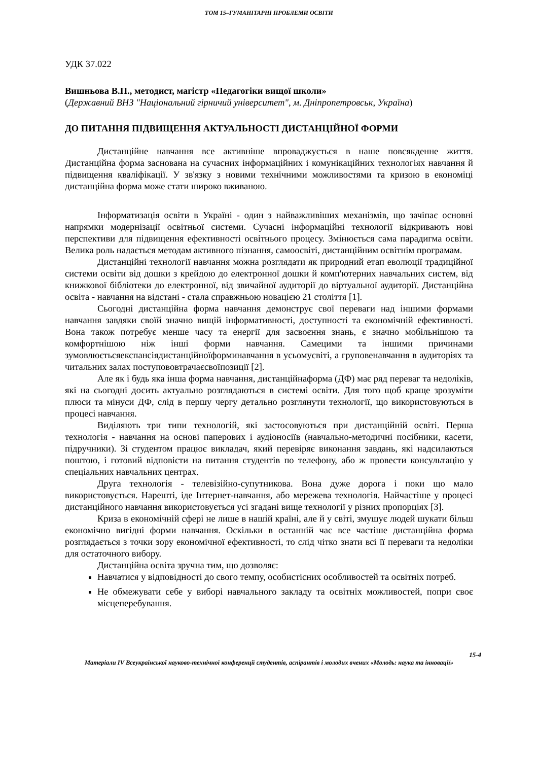ТОМ 15–ГУМАНІТАРНІ ПРОБЛЕМИ ОСВІТИ
УДК 37.022
Вишньова В.П., методист, магістр «Педагогіки вищої школи»
(Державний ВНЗ "Національний гірничий університет", м. Дніпропетровськ, Україна)
ДО ПИТАННЯ ПІДВИЩЕННЯ АКТУАЛЬНОСТІ ДИСТАНЦІЙНОЇ ФОРМИ
Дистанційне навчання все активніше впроваджується в наше повсякденне життя. Дистанційна форма заснована на сучасних інформаційних і комунікаційних технологіях навчання й підвищення кваліфікації. У зв'язку з новими технічними можливостями та кризою в економіці дистанційна форма може стати широко вживаною.
Інформатизація освіти в Україні - один з найважливіших механізмів, що зачіпає основні напрямки модернізації освітньої системи. Сучасні інформаційні технології відкривають нові перспективи для підвищення ефективності освітнього процесу. Змінюється сама парадигма освіти. Велика роль надається методам активного пізнання, самоосвіті, дистанційним освітнім програмам.
Дистанційні технології навчання можна розглядати як природний етап еволюції традиційної системи освіти від дошки з крейдою до електронної дошки й комп'ютерних навчальних систем, від книжкової бібліотеки до електронної, від звичайної аудиторії до віртуальної аудиторії. Дистанційна освіта - навчання на відстані - стала справжньою новацією 21 століття [1].
Сьогодні дистанційна форма навчання демонструє свої переваги над іншими формами навчання завдяки своїй значно вищій інформативності, доступності та економічній ефективності. Вона також потребує менше часу та енергії для засвоєння знань, є значно мобільнішою та комфортнішою ніж інші форми навчання. Самецими та іншими причинами зумовлюєтьсяекспансіядистанційноїформинавчання в усьомусвіті, а груповенавчання в аудиторіях та читальних залах поступововтрачаєсвоїпозиції [2].
Але як і будь яка інша форма навчання, дистанційнаформа (ДФ) має ряд переваг та недоліків, які на сьогодні досить актуально розглядаються в системі освіти. Для того щоб краще зрозуміти плюси та мінуси ДФ, слід в першу чергу детально розглянути технології, що використовуються в процесі навчання.
Виділяють три типи технологій, які застосовуються при дистанційній освіті. Перша технологія - навчання на основі паперових і аудіоносіїв (навчально-методичні посібники, касети, підручники). Зі студентом працює викладач, який перевіряє виконання завдань, які надсилаються поштою, і готовий відповісти на питання студентів по телефону, або ж провести консультацію у спеціальних навчальних центрах.
Друга технологія - телевізійно-супутникова. Вона дуже дорога і поки що мало використовується. Нарешті, іде Інтернет-навчання, або мережева технологія. Найчастіше у процесі дистанційного навчання використовується усі згадані вище технології у різних пропорціях [3].
Криза в економічній сфері не лише в нашій країні, але й у світі, змушує людей шукати більш економічно вигідні форми навчання. Оскільки в останній час все частіше дистанційна форма розглядається з точки зору економічної ефективності, то слід чітко знати всі її переваги та недоліки для остаточного вибору.
Дистанційна освіта зручна тим, що дозволяє:
Навчатися у відповідності до свого темпу, особистісних особливостей та освітніх потреб.
Не обмежувати себе у виборі навчального закладу та освітніх можливостей, попри своє місцеперебування.
15-4
Матеріали IV Всеукраїнської науково-технічної конференції студентів, аспірантів і молодих вчених «Молодь: наука та інновації»